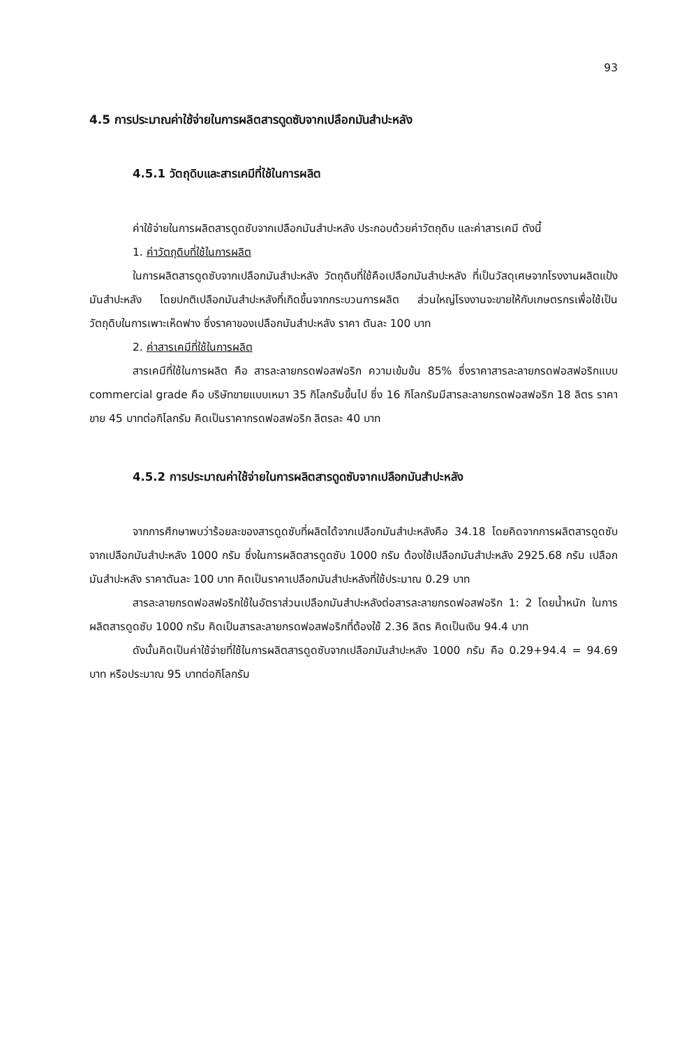93
4.5 การประมาณค่าใช้จ่ายในการผลิตสารดูดซับจากเปลือกมันสำปะหลัง
4.5.1 วัตถุดิบและสารเคมีที่ใช้ในการผลิต
ค่าใช้จ่ายในการผลิตสารดูดซับจากเปลือกมันสำปะหลัง ประกอบด้วยค่าวัตถุดิบ และค่าสารเคมี ดังนี้
1. ค่าวัตถุดิบที่ใช้ในการผลิต
ในการผลิตสารดูดซับจากเปลือกมันสำปะหลัง วัตถุดิบที่ใช้คือเปลือกมันสำปะหลัง ที่เป็นวัสดุเศษจากโรงงานผลิตแป้งมันสำปะหลัง โดยปกติเปลือกมันสำปะหลังที่เกิดขึ้นจากกระบวนการผลิต ส่วนใหญ่โรงงานจะขายให้กับเกษตรกรเพื่อใช้เป็นวัตถุดิบในการเพาะเห็ดฟาง ซึ่งราคาของเปลือกมันสำปะหลัง ราคา ตันละ 100 บาท
2. ค่าสารเคมีที่ใช้ในการผลิต
สารเคมีที่ใช้ในการผลิต คือ สารละลายกรดฟอสฟอริก ความเข้มข้น 85% ซึ่งราคาสารละลายกรดฟอสฟอริกแบบ commercial grade คือ บริษัทขายแบบเหมา 35 กิโลกรัมขึ้นไป ซึ่ง 16 กิโลกรัมมีสารละลายกรดฟอสฟอริก 18 ลิตร ราคาขาย 45 บาทต่อกิโลกรัม คิดเป็นราคากรดฟอสฟอริก ลิตรละ 40 บาท
4.5.2 การประมาณค่าใช้จ่ายในการผลิตสารดูดซับจากเปลือกมันสำปะหลัง
จากการศึกษาพบว่าร้อยละของสารดูดซับที่ผลิตได้จากเปลือกมันสำปะหลังคือ 34.18 โดยคิดจากการผลิตสารดูดซับจากเปลือกมันสำปะหลัง 1000 กรัม ซึ่งในการผลิตสารดูดซับ 1000 กรัม ต้องใช้เปลือกมันสำปะหลัง 2925.68 กรัม เปลือกมันสำปะหลัง ราคาตันละ 100 บาท คิดเป็นราคาเปลือกมันสำปะหลังที่ใช้ประมาณ 0.29 บาท
สารละลายกรดฟอสฟอริกใช้ในอัตราส่วนเปลือกมันสำปะหลังต่อสารละลายกรดฟอสฟอริก 1: 2 โดยน้ำหนัก ในการผลิตสารดูดซับ 1000 กรัม คิดเป็นสารละลายกรดฟอสฟอริกที่ต้องใช้ 2.36 ลิตร คิดเป็นเงิน 94.4 บาท
ดังนั้นคิดเป็นค่าใช้จ่ายที่ใช้ในการผลิตสารดูดซับจากเปลือกมันสำปะหลัง 1000 กรัม คือ 0.29+94.4 = 94.69 บาท หรือประมาณ 95 บาทต่อกิโลกรัม